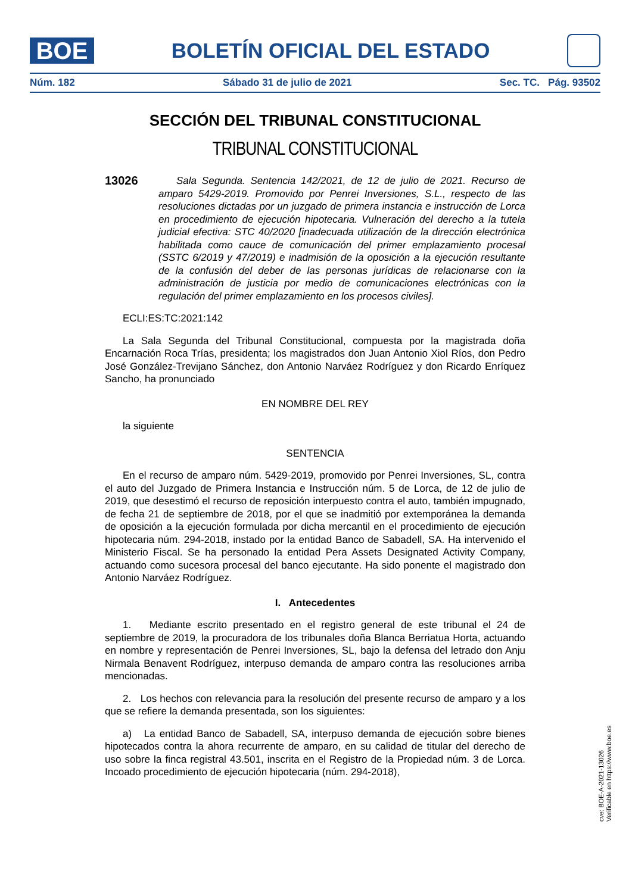BOE
BOLETÍN OFICIAL DEL ESTADO
Núm. 182 Sábado 31 de julio de 2021 Sec. TC. Pág. 93502
SECCIÓN DEL TRIBUNAL CONSTITUCIONAL
TRIBUNAL CONSTITUCIONAL
13026
Sala Segunda. Sentencia 142/2021, de 12 de julio de 2021. Recurso de amparo 5429-2019. Promovido por Penrei Inversiones, S.L., respecto de las resoluciones dictadas por un juzgado de primera instancia e instrucción de Lorca en procedimiento de ejecución hipotecaria. Vulneración del derecho a la tutela judicial efectiva: STC 40/2020 [inadecuada utilización de la dirección electrónica habilitada como cauce de comunicación del primer emplazamiento procesal (SSTC 6/2019 y 47/2019) e inadmisión de la oposición a la ejecución resultante de la confusión del deber de las personas jurídicas de relacionarse con la administración de justicia por medio de comunicaciones electrónicas con la regulación del primer emplazamiento en los procesos civiles].
ECLI:ES:TC:2021:142
La Sala Segunda del Tribunal Constitucional, compuesta por la magistrada doña Encarnación Roca Trías, presidenta; los magistrados don Juan Antonio Xiol Ríos, don Pedro José González-Trevijano Sánchez, don Antonio Narváez Rodríguez y don Ricardo Enríquez Sancho, ha pronunciado
EN NOMBRE DEL REY
la siguiente
SENTENCIA
En el recurso de amparo núm. 5429-2019, promovido por Penrei Inversiones, SL, contra el auto del Juzgado de Primera Instancia e Instrucción núm. 5 de Lorca, de 12 de julio de 2019, que desestimó el recurso de reposición interpuesto contra el auto, también impugnado, de fecha 21 de septiembre de 2018, por el que se inadmitió por extemporánea la demanda de oposición a la ejecución formulada por dicha mercantil en el procedimiento de ejecución hipotecaria núm. 294-2018, instado por la entidad Banco de Sabadell, SA. Ha intervenido el Ministerio Fiscal. Se ha personado la entidad Pera Assets Designated Activity Company, actuando como sucesora procesal del banco ejecutante. Ha sido ponente el magistrado don Antonio Narváez Rodríguez.
I. Antecedentes
1. Mediante escrito presentado en el registro general de este tribunal el 24 de septiembre de 2019, la procuradora de los tribunales doña Blanca Berriatua Horta, actuando en nombre y representación de Penrei Inversiones, SL, bajo la defensa del letrado don Anju Nirmala Benavent Rodríguez, interpuso demanda de amparo contra las resoluciones arriba mencionadas.
2. Los hechos con relevancia para la resolución del presente recurso de amparo y a los que se refiere la demanda presentada, son los siguientes:
a) La entidad Banco de Sabadell, SA, interpuso demanda de ejecución sobre bienes hipotecados contra la ahora recurrente de amparo, en su calidad de titular del derecho de uso sobre la finca registral 43.501, inscrita en el Registro de la Propiedad núm. 3 de Lorca. Incoado procedimiento de ejecución hipotecaria (núm. 294-2018),
cve: BOE-A-2021-13026
Verificable en https://www.boe.es